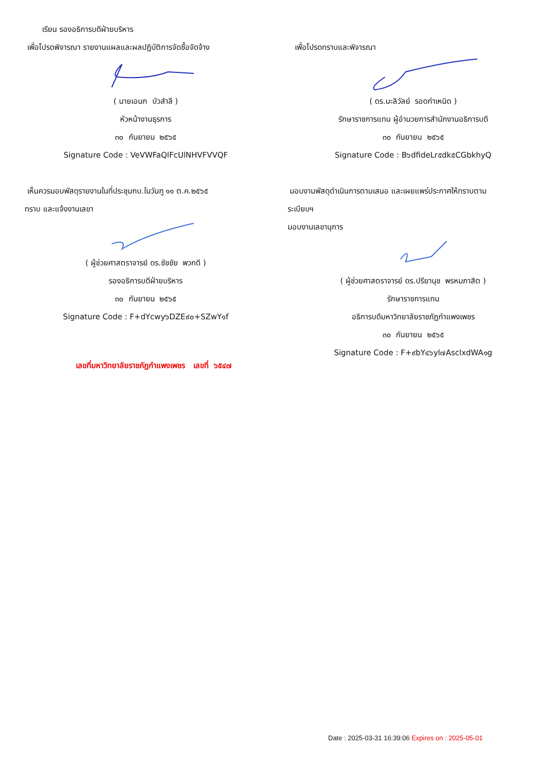เรียน รองอธิการบดีฝ่ายบริหาร
เพื่อโปรดพิจารณา รายงานแผลและผลปฏิบัติการจัดซื้อจัดจ้าง
( นายเอนก บัวสำลี )
หัวหน้างานธุรการ
๓๐ กันยายน ๒๕๖๕
Signature Code : VeVWFaQlFcUlNHVFVVQF
เพื่อโปรดทราบและพิจารณา
( ดร.มะลิวัลย์ รอดกำเหนิด )
รักษาราชการแทน ผู้อำนวยการสำนักงานอธิการบดี
๓๐ กันยายน ๒๕๖๕
Signature Code : B๖dfideLr๕dk๕CGbkhyQ
เห็นควรมอบพัสดุรายงานในที่ประชุมกบ.ในวันฑู ๑๑ ต.ค.๒๕๖๕
ทราบ และแจ้งงานเลขา
( ผู้ช่วยศาสตราจารย์ ดร.ชัชชัย พวกดี )
รองอธิการบดีฝ่ายบริหาร
๓๐ กันยายน ๒๕๖๕
Signature Code : F+dYcwy๖DZE๙๐+SZwY๑f
เลขที่มหาวิทยาลัยราชภัฏกำแพงเพชร เลขที่ ๖๕๔๗
มอบงานพัสดุดำเนินการตามเสนอ และเผยแพร่ประกาศให้ทราบตาม
ระเบียบฯ
มอบงานเลขานุการ
( ผู้ช่วยศาสตราจารย์ ดร.ปรียานุช พรหมภาสิต )
รักษาราชการแทน
อธิการบดีมหาวิทยาลัยราชภัฏกำแพงเพชร
๓๐ กันยายน ๒๕๖๕
Signature Code : F+๙bY๔๖yl๗AsclxdWA๑g
Date : 2025-03-31 16:39:06 Expires on : 2025-05-01